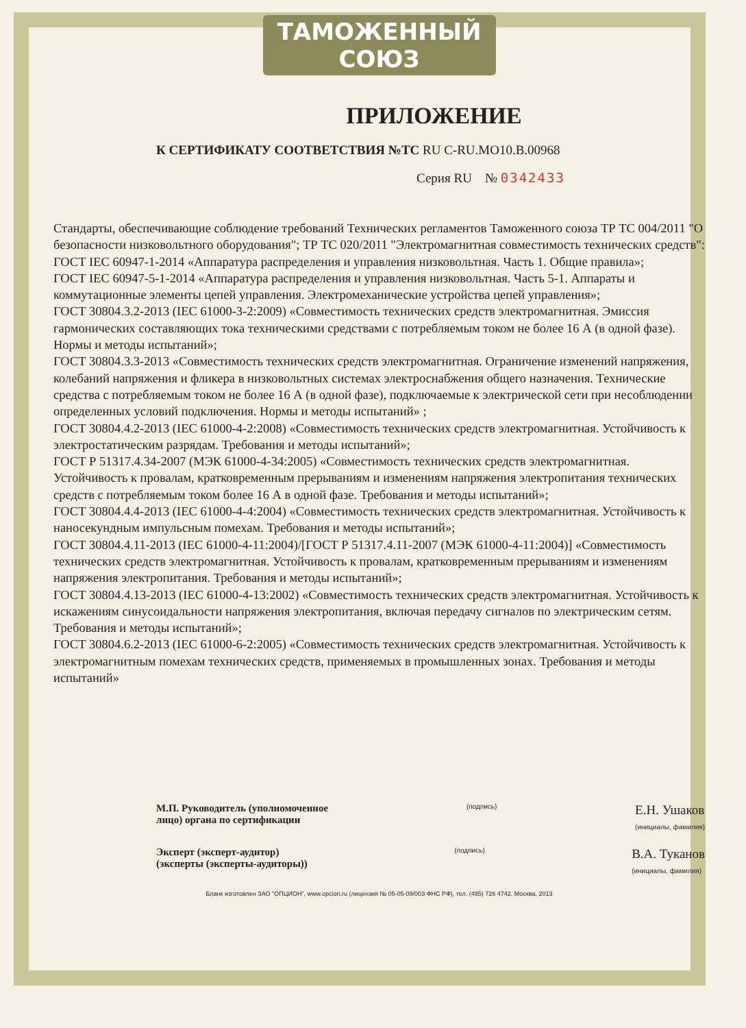ТАМОЖЕННЫЙ СОЮЗ
ПРИЛОЖЕНИЕ
К СЕРТИФИКАТУ СООТВЕТСТВИЯ №ТС RU C-RU.MO10.B.00968
Серия RU № 0342433
Стандарты, обеспечивающие соблюдение требований Технических регламентов Таможенного союза ТР ТС 004/2011 "О безопасности низковольтного оборудования"; ТР ТС 020/2011 "Электромагнитная совместимость технических средств":
ГОСТ IEC 60947-1-2014 «Аппаратура распределения и управления низковольтная. Часть 1. Общие правила»;
ГОСТ IEC 60947-5-1-2014 «Аппаратура распределения и управления низковольтная. Часть 5-1. Аппараты и коммутационные элементы цепей управления. Электромеханические устройства цепей управления»;
ГОСТ 30804.3.2-2013 (IEC 61000-3-2:2009) «Совместимость технических средств электромагнитная. Эмиссия гармонических составляющих тока техническими средствами с потребляемым током не более 16 А (в одной фазе). Нормы и методы испытаний»;
ГОСТ 30804.3.3-2013 «Совместимость технических средств электромагнитная. Ограничение изменений напряжения, колебаний напряжения и фликера в низковольтных системах электроснабжения общего назначения. Технические средства с потребляемым током не более 16 А (в одной фазе), подключаемые к электрической сети при несоблюдении определенных условий подключения. Нормы и методы испытаний» ;
ГОСТ 30804.4.2-2013 (IEC 61000-4-2:2008) «Совместимость технических средств электромагнитная. Устойчивость к электростатическим разрядам. Требования и методы испытаний»;
ГОСТ Р 51317.4.34-2007 (МЭК 61000-4-34:2005) «Совместимость технических средств электромагнитная. Устойчивость к провалам, кратковременным прерываниям и изменениям напряжения электропитания технических средств с потребляемым током более 16 А в одной фазе. Требования и методы испытаний»;
ГОСТ 30804.4.4-2013 (IEC 61000-4-4:2004) «Совместимость технических средств электромагнитная. Устойчивость к наносекундным импульсным помехам. Требования и методы испытаний»;
ГОСТ 30804.4.11-2013 (IEC 61000-4-11:2004)/[ГОСТ Р 51317.4.11-2007 (МЭК 61000-4-11:2004)] «Совместимость технических средств электромагнитная. Устойчивость к провалам, кратковременным прерываниям и изменениям напряжения электропитания. Требования и методы испытаний»;
ГОСТ 30804.4.13-2013 (IEC 61000-4-13:2002) «Совместимость технических средств электромагнитная. Устойчивость к искажениям синусоидальности напряжения электропитания, включая передачу сигналов по электрическим сетям. Требования и методы испытаний»;
ГОСТ 30804.6.2-2013 (IEC 61000-6-2:2005) «Совместимость технических средств электромагнитная. Устойчивость к электромагнитным помехам технических средств, применяемых в промышленных зонах. Требования и методы испытаний»
М.П. Руководитель (уполномоченное
лицо) органа по сертификации
(подпись)
Е.Н. Ушаков
(инициалы, фамилия)
Эксперт (эксперт-аудитор)
(эксперты (эксперты-аудиторы))
(подпись)
В.А. Туканов
(инициалы, фамилия)
Бланк изготовлен ЗАО "ОПЦИОН", www.opcion.ru (лицензия № 05-05-09/003 ФНС РФ), тел. (495) 726 4742, Москва, 2013